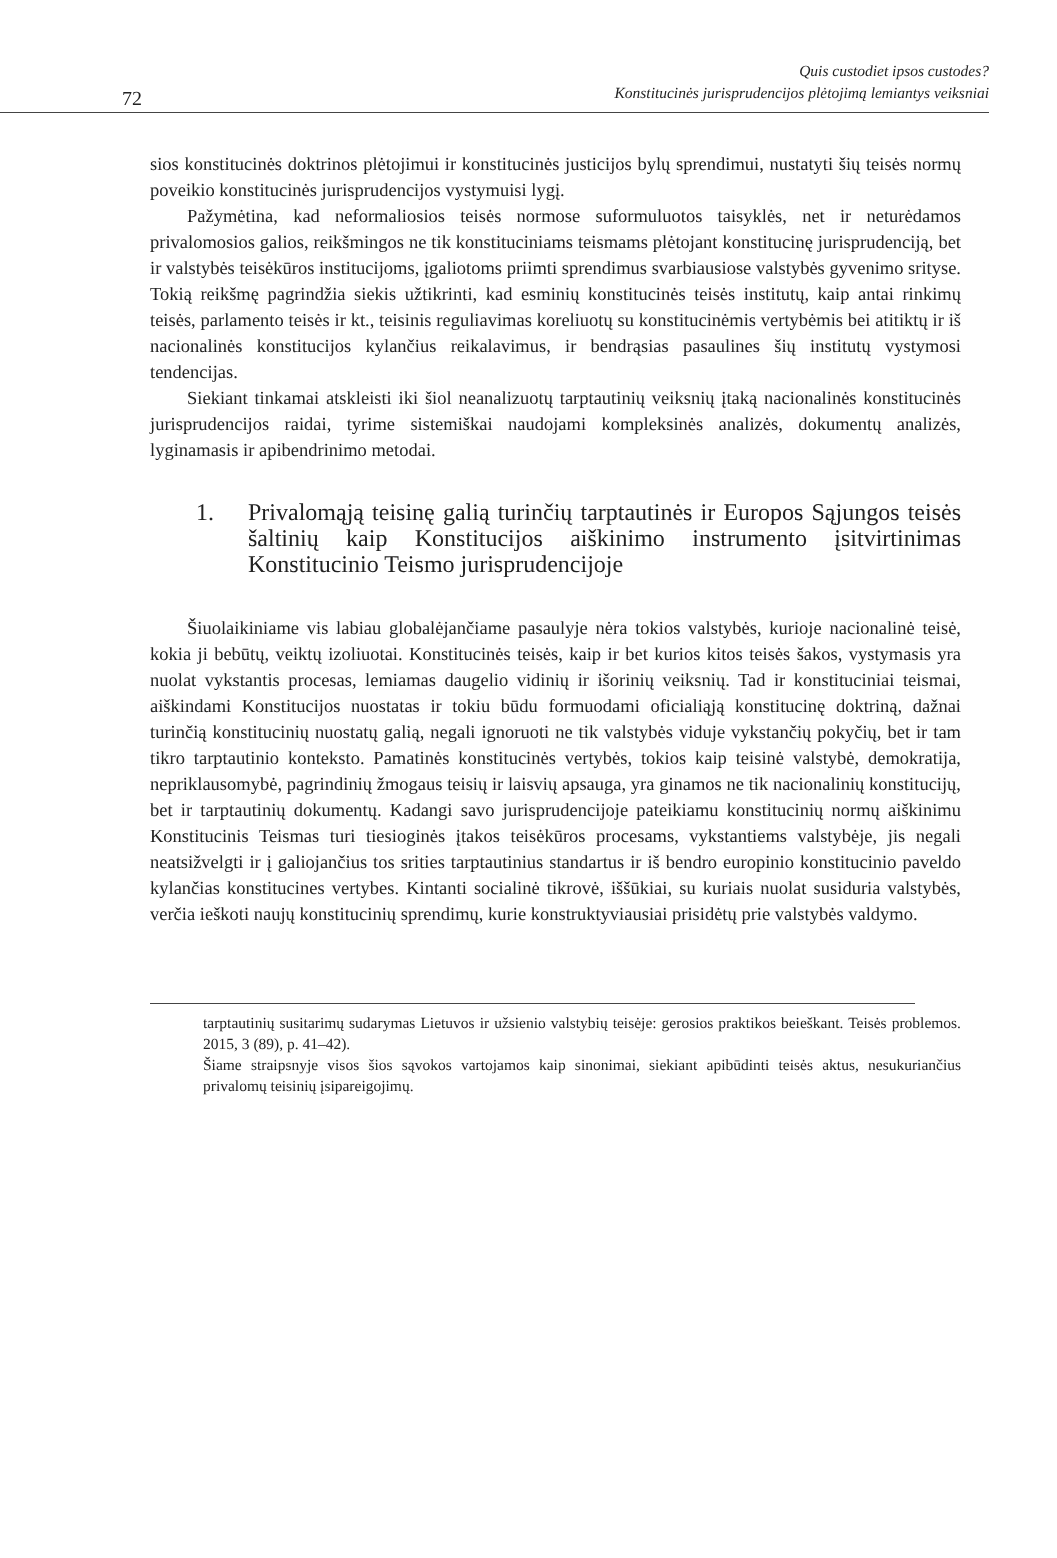72
Quis custodiet ipsos custodes?
Konstitucinės jurisprudencijos plėtojimą lemiantys veiksniai
sios konstitucinės doktrinos plėtojimui ir konstitucinės justicijos bylų sprendimui, nustatyti šių teisės normų poveikio konstitucinės jurisprudencijos vystymuisi lygį.
Pažymėtina, kad neformaliosios teisės normose suformuluotos taisyklės, net ir neturėdamos privalomosios galios, reikšmingos ne tik konstituciniams teismams plėtojant konstitucinę jurisprudenciją, bet ir valstybės teisėkūros institucijoms, įgaliotoms priimti sprendimus svarbiausiose valstybės gyvenimo srityse. Tokią reikšmę pagrindžia siekis užtikrinti, kad esminių konstitucinės teisės institutų, kaip antai rinkimų teisės, parlamento teisės ir kt., teisinis reguliavimas koreliuotų su konstitucinėmis vertybėmis bei atitiktų ir iš nacionalinės konstitucijos kylančius reikalavimus, ir bendrąsias pasaulines šių institutų vystymosi tendencijas.
Siekiant tinkamai atskleisti iki šiol neanalizuotų tarptautinių veiksnių įtaką nacionalinės konstitucinės jurisprudencijos raidai, tyrime sistemiškai naudojami kompleksinės analizės, dokumentų analizės, lyginamasis ir apibendrinimo metodai.
1. Privalomąją teisinę galią turinčių tarptautinės ir Europos Sąjungos teisės šaltinių kaip Konstitucijos aiškinimo instrumento įsitvirtinimas Konstitucinio Teismo jurisprudencijoje
Šiuolaikiniame vis labiau globalėjančiame pasaulyje nėra tokios valstybės, kurioje nacionalinė teisė, kokia ji bebūtų, veiktų izoliuotai. Konstitucinės teisės, kaip ir bet kurios kitos teisės šakos, vystymasis yra nuolat vykstantis procesas, lemiamas daugelio vidinių ir išorinių veiksnių. Tad ir konstituciniai teismai, aiškindami Konstitucijos nuostatas ir tokiu būdu formuodami oficialiąją konstitucinę doktriną, dažnai turinčią konstitucinių nuostatų galią, negali ignoruoti ne tik valstybės viduje vykstančių pokyčių, bet ir tam tikro tarptautinio konteksto. Pamatinės konstitucinės vertybės, tokios kaip teisinė valstybė, demokratija, nepriklausomybė, pagrindinių žmogaus teisių ir laisvių apsauga, yra ginamos ne tik nacionalinių konstitucijų, bet ir tarptautinių dokumentų. Kadangi savo jurisprudencijoje pateikiamu konstitucinių normų aiškinimu Konstitucinis Teismas turi tiesioginės įtakos teisėkūros procesams, vykstantiems valstybėje, jis negali neatsižvelgti ir į galiojančius tos srities tarptautinius standartus ir iš bendro europinio konstitucinio paveldo kylančias konstitucines vertybes. Kintanti socialinė tikrovė, iššūkiai, su kuriais nuolat susiduria valstybės, verčia ieškoti naujų konstitucinių sprendimų, kurie konstruktyviausiai prisidėtų prie valstybės valdymo.
tarptautinių susitarimų sudarymas Lietuvos ir užsienio valstybių teisėje: gerosios praktikos beieškant. Teisės problemos. 2015, 3 (89), p. 41–42).
Šiame straipsnyje visos šios sąvokos vartojamos kaip sinonimai, siekiant apibūdinti teisės aktus, nesukuriančius privalomų teisinių įsipareigojimų.